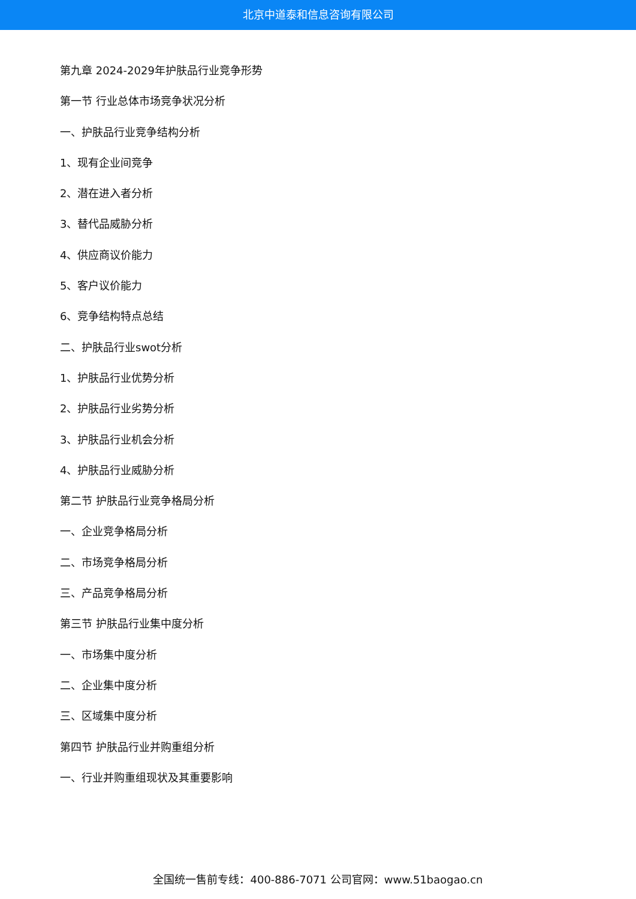北京中道泰和信息咨询有限公司
第九章 2024-2029年护肤品行业竞争形势
第一节 行业总体市场竞争状况分析
一、护肤品行业竞争结构分析
1、现有企业间竞争
2、潜在进入者分析
3、替代品威胁分析
4、供应商议价能力
5、客户议价能力
6、竞争结构特点总结
二、护肤品行业swot分析
1、护肤品行业优势分析
2、护肤品行业劣势分析
3、护肤品行业机会分析
4、护肤品行业威胁分析
第二节 护肤品行业竞争格局分析
一、企业竞争格局分析
二、市场竞争格局分析
三、产品竞争格局分析
第三节 护肤品行业集中度分析
一、市场集中度分析
二、企业集中度分析
三、区域集中度分析
第四节 护肤品行业并购重组分析
一、行业并购重组现状及其重要影响
全国统一售前专线：400-886-7071 公司官网：www.51baogao.cn